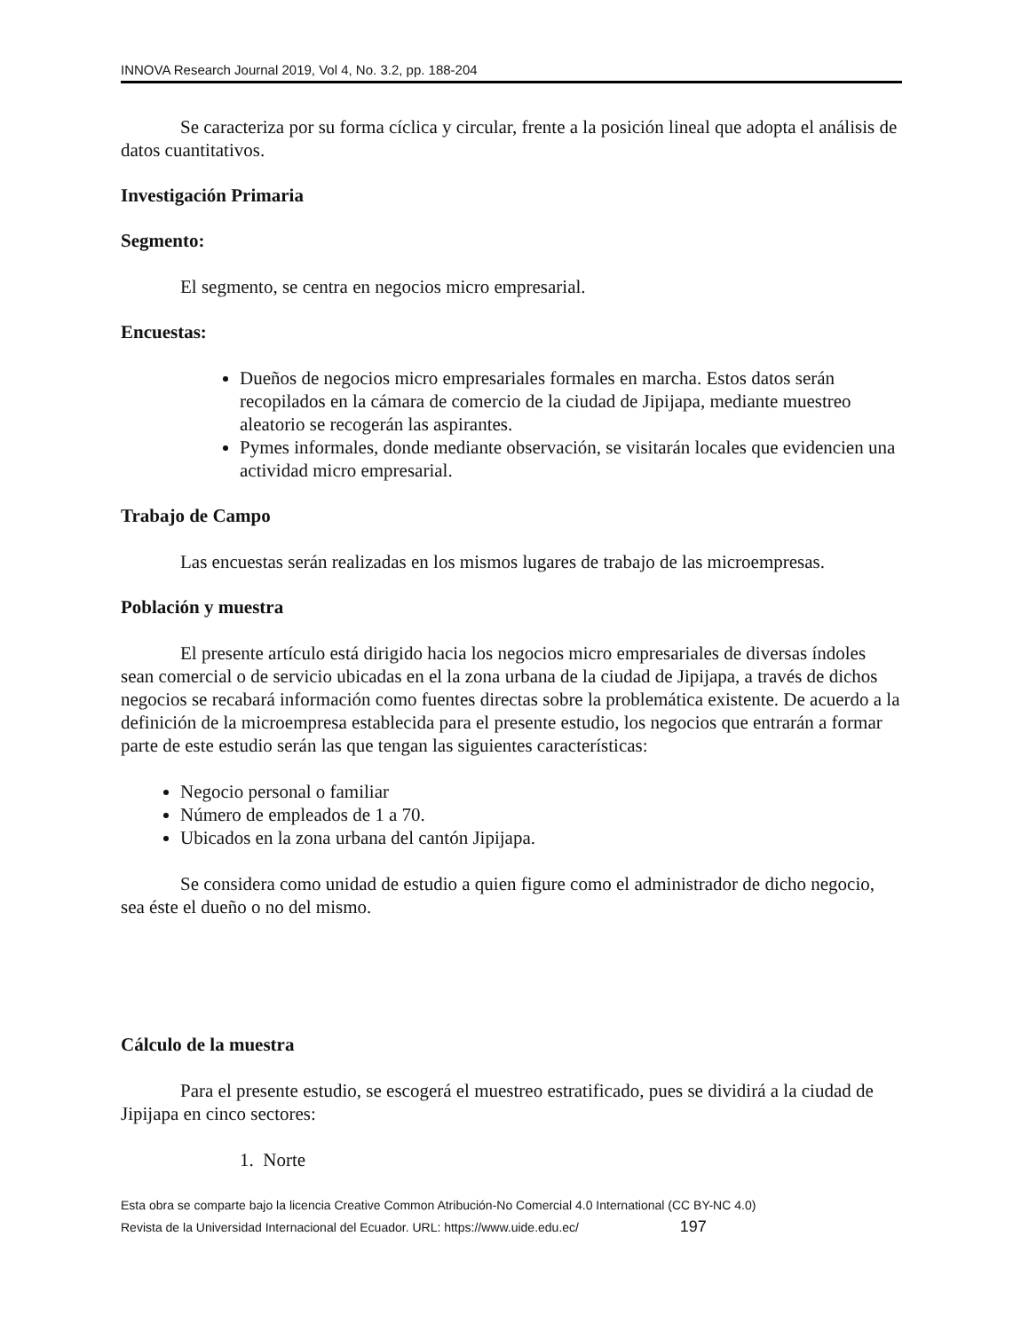INNOVA Research Journal 2019, Vol 4, No. 3.2, pp. 188-204
Se caracteriza por su forma cíclica y circular, frente a la posición lineal que adopta el análisis de datos cuantitativos.
Investigación Primaria
Segmento:
El segmento, se centra en negocios micro empresarial.
Encuestas:
Dueños de negocios micro empresariales formales en marcha. Estos datos serán recopilados en la cámara de comercio de la ciudad de Jipijapa, mediante muestreo aleatorio se recogerán las aspirantes.
Pymes informales, donde mediante observación, se visitarán locales que evidencien una actividad micro empresarial.
Trabajo de Campo
Las encuestas serán realizadas en los mismos lugares de trabajo de las microempresas.
Población y muestra
El presente artículo está dirigido hacia los negocios micro empresariales de diversas índoles sean comercial o de servicio ubicadas en el la zona urbana de la ciudad de Jipijapa, a través de dichos negocios se recabará información como fuentes directas sobre la problemática existente. De acuerdo a la definición de la microempresa establecida para el presente estudio, los negocios que entrarán a formar parte de este estudio serán las que tengan las siguientes características:
Negocio personal o familiar
Número de empleados de 1 a 70.
Ubicados en la zona urbana del cantón Jipijapa.
Se considera como unidad de estudio a quien figure como el administrador de dicho negocio, sea éste el dueño o no del mismo.
Cálculo de la muestra
Para el presente estudio, se escogerá el muestreo estratificado, pues se dividirá a la ciudad de Jipijapa en cinco sectores:
1. Norte
Esta obra se comparte bajo la licencia Creative Common Atribución-No Comercial 4.0 International (CC BY-NC 4.0)
Revista de la Universidad Internacional del Ecuador. URL: https://www.uide.edu.ec/ 197